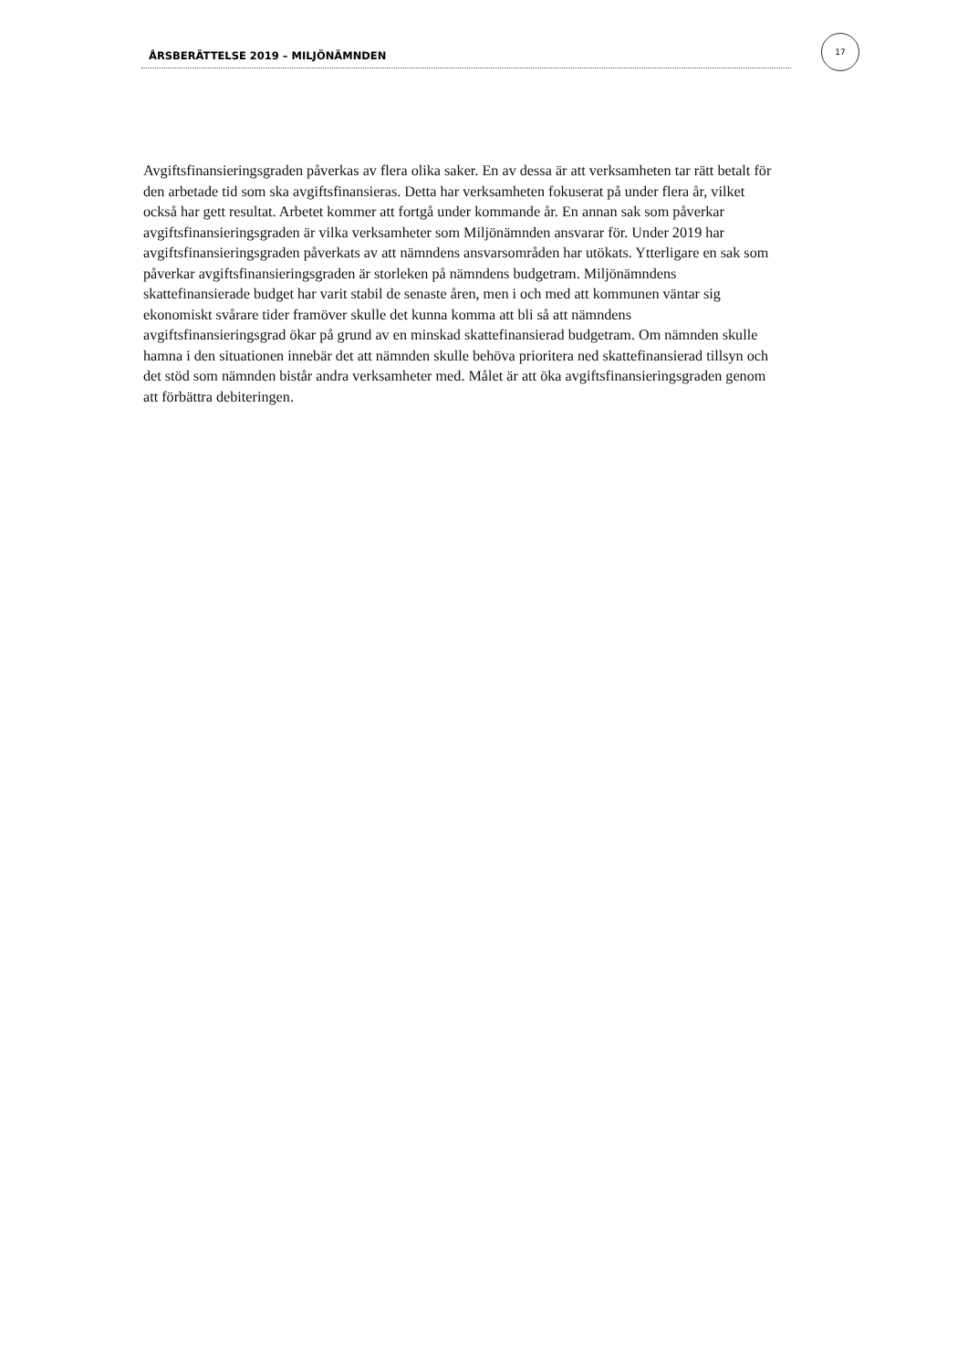ÅRSBERÄTTELSE 2019 – MILJÖNÄMNDEN
17
Avgiftsfinansieringsgraden påverkas av flera olika saker. En av dessa är att verksamheten tar rätt betalt för den arbetade tid som ska avgiftsfinansieras. Detta har verksamheten fokuserat på under flera år, vilket också har gett resultat. Arbetet kommer att fortgå under kommande år. En annan sak som påverkar avgiftsfinansieringsgraden är vilka verksamheter som Miljönämnden ansvarar för. Under 2019 har avgiftsfinansieringsgraden påverkats av att nämndens ansvarsområden har utökats. Ytterligare en sak som påverkar avgiftsfinansieringsgraden är storleken på nämndens budgetram. Miljönämndens skattefinansierade budget har varit stabil de senaste åren, men i och med att kommunen väntar sig ekonomiskt svårare tider framöver skulle det kunna komma att bli så att nämndens avgiftsfinansieringsgrad ökar på grund av en minskad skattefinansierad budgetram. Om nämnden skulle hamna i den situationen innebär det att nämnden skulle behöva prioritera ned skattefinansierad tillsyn och det stöd som nämnden bistår andra verksamheter med. Målet är att öka avgiftsfinansieringsgraden genom att förbättra debiteringen.